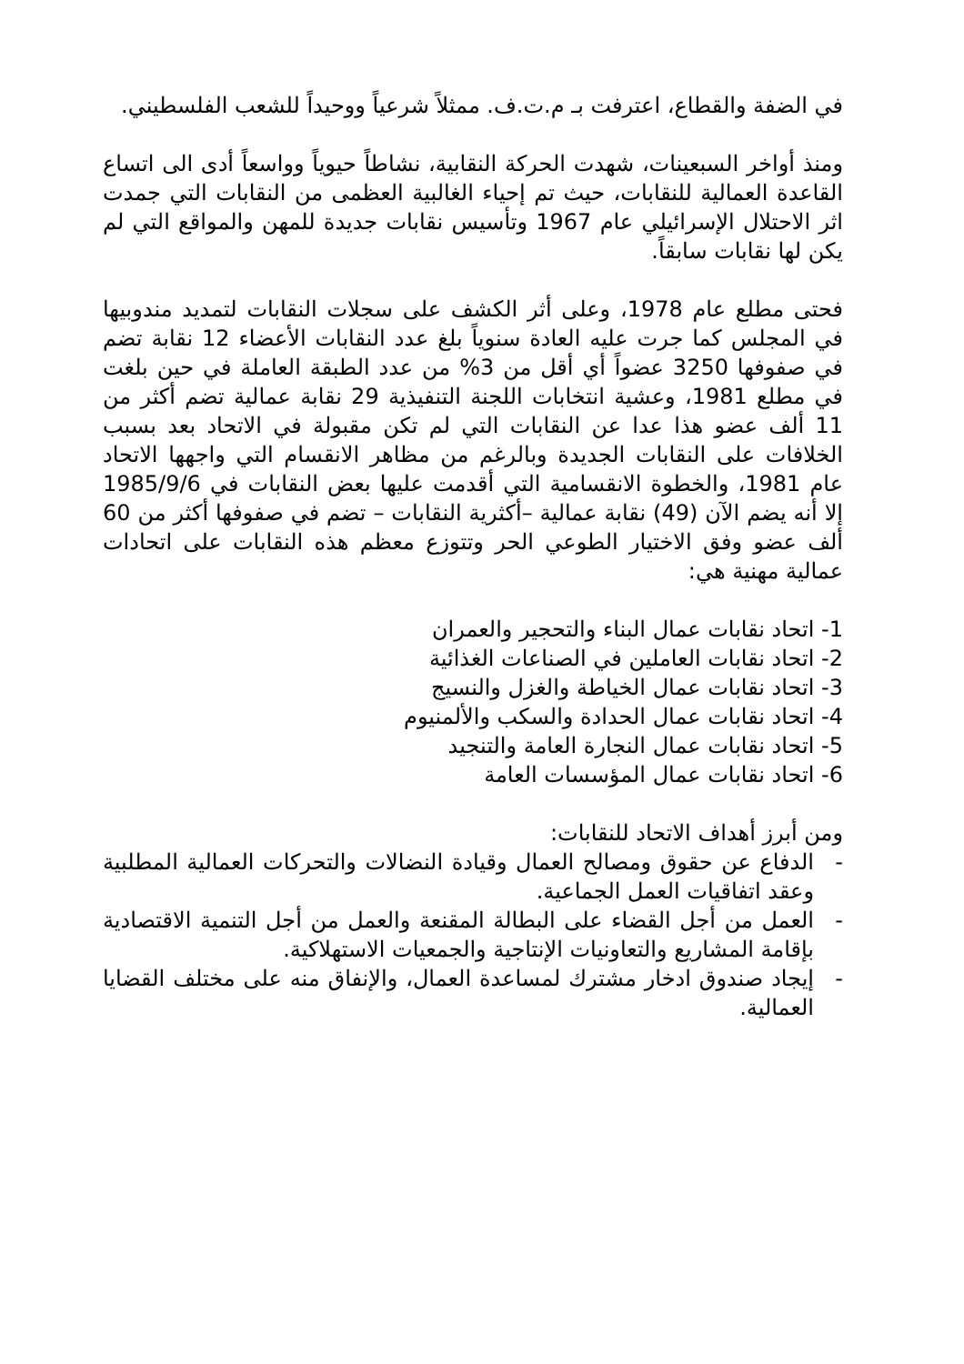في الضفة والقطاع، اعترفت بـ م.ت.ف. ممثلاً شرعياً ووحيداً للشعب الفلسطيني.
ومنذ أواخر السبعينات، شهدت الحركة النقابية، نشاطاً حيوياً وواسعاً أدى الى اتساع القاعدة العمالية للنقابات، حيث تم إحياء الغالبية العظمى من النقابات التي جمدت اثر الاحتلال الإسرائيلي عام 1967 وتأسيس نقابات جديدة للمهن والمواقع التي لم يكن لها نقابات سابقاً.
فحتى مطلع عام 1978، وعلى أثر الكشف على سجلات النقابات لتمديد مندوبيها في المجلس كما جرت عليه العادة سنوياً بلغ عدد النقابات الأعضاء 12 نقابة تضم في صفوفها 3250 عضواً أي أقل من 3% من عدد الطبقة العاملة في حين بلغت في مطلع 1981، وعشية انتخابات اللجنة التنفيذية 29 نقابة عمالية تضم أكثر من 11 ألف عضو هذا عدا عن النقابات التي لم تكن مقبولة في الاتحاد بعد بسبب الخلافات على النقابات الجديدة وبالرغم من مظاهر الانقسام التي واجهها الاتحاد عام 1981، والخطوة الانقسامية التي أقدمت عليها بعض النقابات في 1985/9/6 إلا أنه يضم الآن (49) نقابة عمالية –أكثرية النقابات – تضم في صفوفها أكثر من 60 ألف عضو وفق الاختيار الطوعي الحر وتتوزع معظم هذه النقابات على اتحادات عمالية مهنية هي:
1- اتحاد نقابات عمال البناء والتحجير والعمران
2- اتحاد نقابات العاملين في الصناعات الغذائية
3- اتحاد نقابات عمال الخياطة والغزل والنسيج
4- اتحاد نقابات عمال الحدادة والسكب والألمنيوم
5- اتحاد نقابات عمال النجارة العامة والتنجيد
6- اتحاد نقابات عمال المؤسسات العامة
ومن أبرز أهداف الاتحاد للنقابات:
- الدفاع عن حقوق ومصالح العمال وقيادة النضالات والتحركات العمالية المطلبية وعقد اتفاقيات العمل الجماعية.
- العمل من أجل القضاء على البطالة المقنعة والعمل من أجل التنمية الاقتصادية بإقامة المشاريع والتعاونيات الإنتاجية والجمعيات الاستهلاكية.
- إيجاد صندوق ادخار مشترك لمساعدة العمال، والإنفاق منه على مختلف القضايا العمالية.